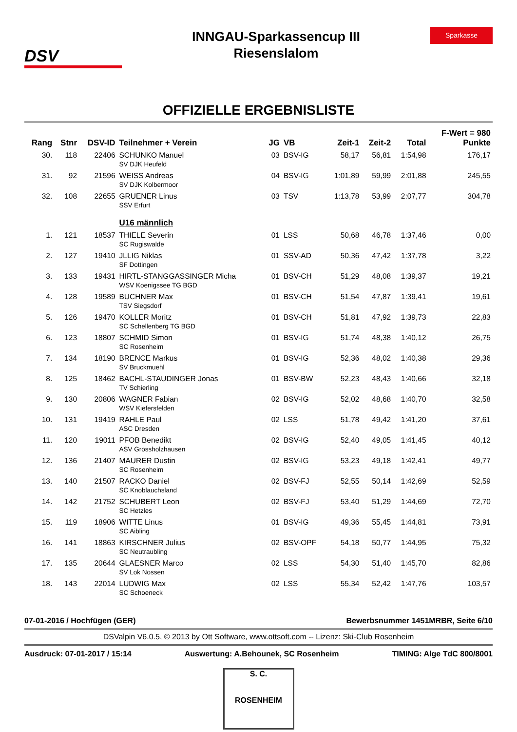DSV
INNGAU-Sparkassencup III
Riesenslalom
Sparkasse
OFFIZIELLE ERGEBNISLISTE
| | | | | | | | | | F-Wert = 980 |
| --- | --- | --- | --- | --- | --- | --- | --- | --- | --- |
| Rang | Stnr | DSV-ID | Teilnehmer + Verein | JG | VB | Zeit-1 | Zeit-2 | Total | Punkte |
| 30. | 118 | 22406 | SCHUNKO Manuel SV DJK Heufeld | 03 | BSV-IG | 58,17 | 56,81 | 1:54,98 | 176,17 |
| 31. | 92 | 21596 | WEISS Andreas SV DJK Kolbermoor | 04 | BSV-IG | 1:01,89 | 59,99 | 2:01,88 | 245,55 |
| 32. | 108 | 22655 | GRUENER Linus SSV Erfurt | 03 | TSV | 1:13,78 | 53,99 | 2:07,77 | 304,78 |
| | | | U16 männlich | | | | | | |
| 1. | 121 | 18537 | THIELE Severin SC Rugiswalde | 01 | LSS | 50,68 | 46,78 | 1:37,46 | 0,00 |
| 2. | 127 | 19410 | JLLIG Niklas SF Dottingen | 01 | SSV-AD | 50,36 | 47,42 | 1:37,78 | 3,22 |
| 3. | 133 | 19431 | HIRTL-STANGGASSINGER Micha WSV Koenigssee TG BGD | 01 | BSV-CH | 51,29 | 48,08 | 1:39,37 | 19,21 |
| 4. | 128 | 19589 | BUCHNER Max TSV Siegsdorf | 01 | BSV-CH | 51,54 | 47,87 | 1:39,41 | 19,61 |
| 5. | 126 | 19470 | KOLLER Moritz SC Schellenberg TG BGD | 01 | BSV-CH | 51,81 | 47,92 | 1:39,73 | 22,83 |
| 6. | 123 | 18807 | SCHMID Simon SC Rosenheim | 01 | BSV-IG | 51,74 | 48,38 | 1:40,12 | 26,75 |
| 7. | 134 | 18190 | BRENCE Markus SV Bruckmuehl | 01 | BSV-IG | 52,36 | 48,02 | 1:40,38 | 29,36 |
| 8. | 125 | 18462 | BACHL-STAUDINGER Jonas TV Schierling | 01 | BSV-BW | 52,23 | 48,43 | 1:40,66 | 32,18 |
| 9. | 130 | 20806 | WAGNER Fabian WSV Kiefersfelden | 02 | BSV-IG | 52,02 | 48,68 | 1:40,70 | 32,58 |
| 10. | 131 | 19419 | RAHLE Paul ASC Dresden | 02 | LSS | 51,78 | 49,42 | 1:41,20 | 37,61 |
| 11. | 120 | 19011 | PFOB Benedikt ASV Grossholzhausen | 02 | BSV-IG | 52,40 | 49,05 | 1:41,45 | 40,12 |
| 12. | 136 | 21407 | MAURER Dustin SC Rosenheim | 02 | BSV-IG | 53,23 | 49,18 | 1:42,41 | 49,77 |
| 13. | 140 | 21507 | RACKO Daniel SC Knoblauchsland | 02 | BSV-FJ | 52,55 | 50,14 | 1:42,69 | 52,59 |
| 14. | 142 | 21752 | SCHUBERT Leon SC Hetzles | 02 | BSV-FJ | 53,40 | 51,29 | 1:44,69 | 72,70 |
| 15. | 119 | 18906 | WITTE Linus SC Aibling | 01 | BSV-IG | 49,36 | 55,45 | 1:44,81 | 73,91 |
| 16. | 141 | 18863 | KIRSCHNER Julius SC Neutraubling | 02 | BSV-OPF | 54,18 | 50,77 | 1:44,95 | 75,32 |
| 17. | 135 | 20644 | GLAESNER Marco SV Lok Nossen | 02 | LSS | 54,30 | 51,40 | 1:45,70 | 82,86 |
| 18. | 143 | 22014 | LUDWIG Max SC Schoeneck | 02 | LSS | 55,34 | 52,42 | 1:47,76 | 103,57 |
07-01-2016 / Hochfügen (GER) Bewerbsnummer 1451MRBR, Seite 6/10
DSValpin V6.0.5, © 2013 by Ott Software, www.ottsoft.com -- Lizenz: Ski-Club Rosenheim
Ausdruck: 07-01-2017 / 15:14 Auswertung: A.Behounek, SC Rosenheim TIMING: Alge TdC 800/8001
S. C.
ROSENHEIM